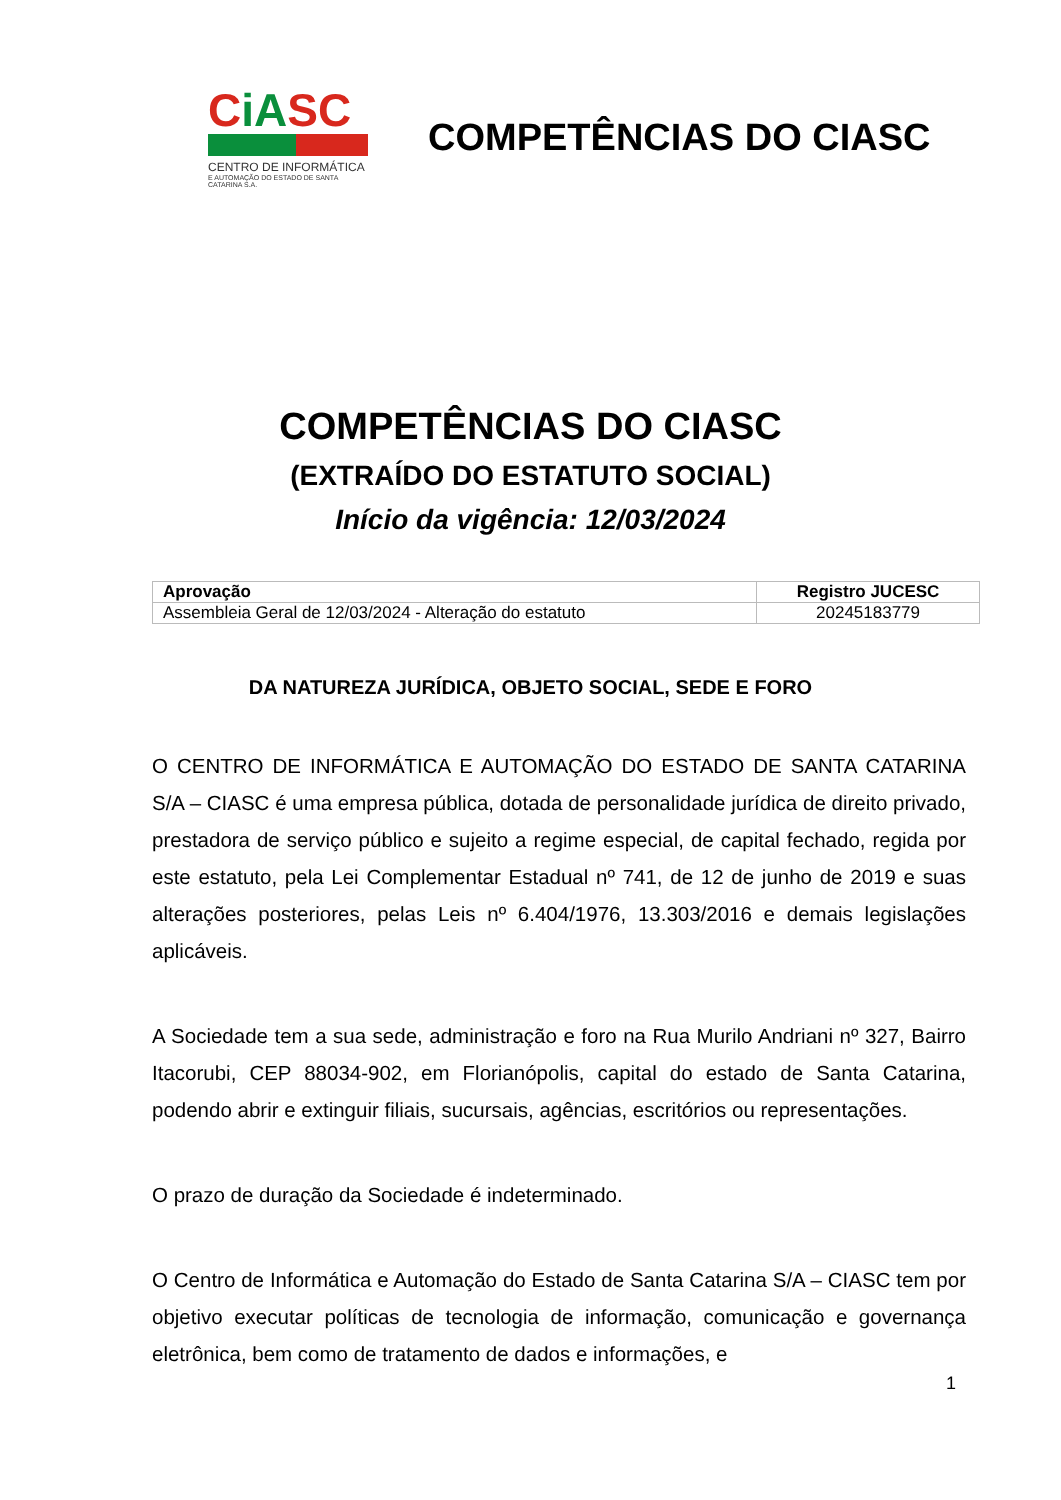CiASC
CENTRO DE INFORMÁTICA
E AUTOMAÇÃO DO ESTADO DE SANTA CATARINA S.A.
COMPETÊNCIAS DO CIASC
COMPETÊNCIAS DO CIASC
(EXTRAÍDO DO ESTATUTO SOCIAL)
Início da vigência: 12/03/2024
| Aprovação | Registro JUCESC |
| --- | --- |
| Assembleia Geral de 12/03/2024 - Alteração do estatuto | 20245183779 |
DA NATUREZA JURÍDICA, OBJETO SOCIAL, SEDE E FORO
O CENTRO DE INFORMÁTICA E AUTOMAÇÃO DO ESTADO DE SANTA CATARINA S/A – CIASC é uma empresa pública, dotada de personalidade jurídica de direito privado, prestadora de serviço público e sujeito a regime especial, de capital fechado, regida por este estatuto, pela Lei Complementar Estadual nº 741, de 12 de junho de 2019 e suas alterações posteriores, pelas Leis nº 6.404/1976, 13.303/2016 e demais legislações aplicáveis.
A Sociedade tem a sua sede, administração e foro na Rua Murilo Andriani nº 327, Bairro Itacorubi, CEP 88034-902, em Florianópolis, capital do estado de Santa Catarina, podendo abrir e extinguir filiais, sucursais, agências, escritórios ou representações.
O prazo de duração da Sociedade é indeterminado.
O Centro de Informática e Automação do Estado de Santa Catarina S/A – CIASC tem por objetivo executar políticas de tecnologia de informação, comunicação e governança eletrônica, bem como de tratamento de dados e informações, e
1